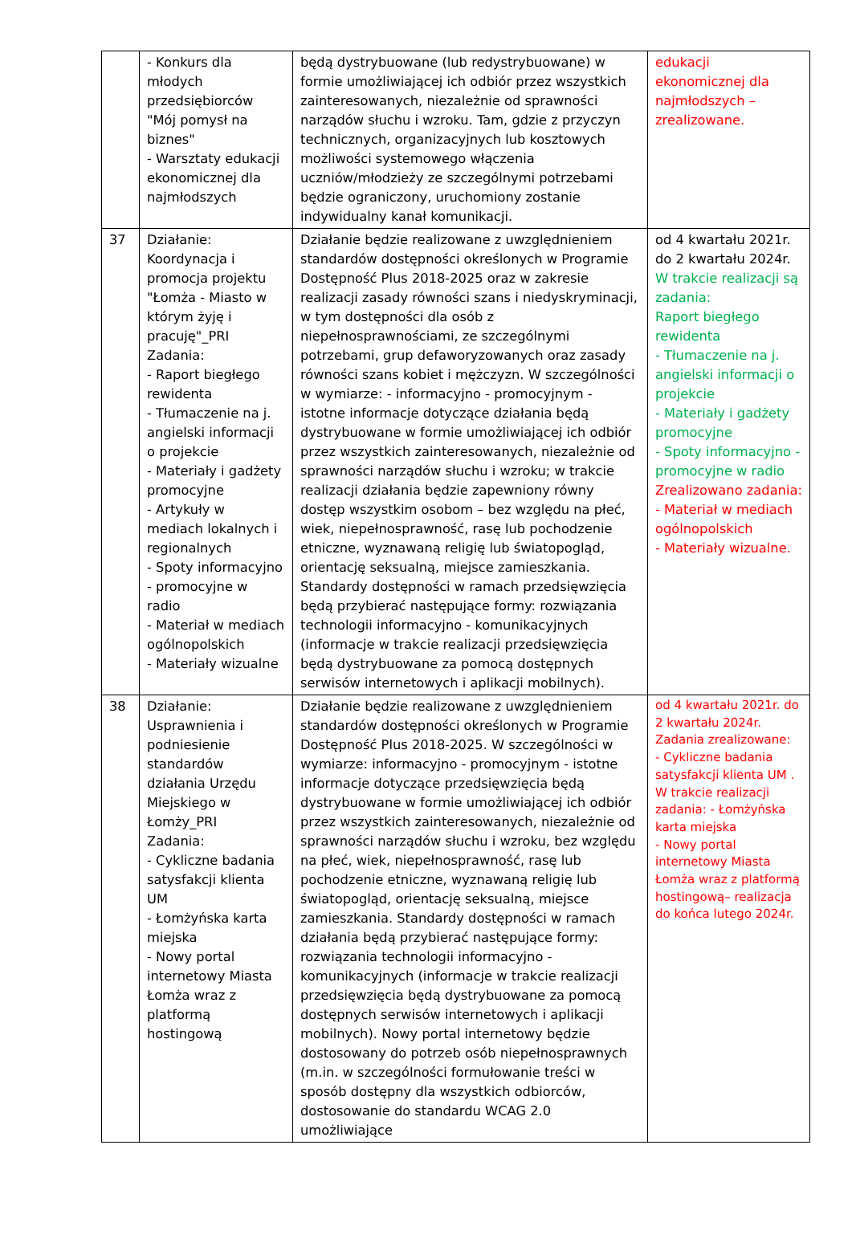| | - Konkurs dla młodych przedsiębiorców "Mój pomysł na biznes" - Warsztaty edukacji ekonomicznej dla najmłodszych | będą dystrybuowane (lub redystrybuowane) w formie umożliwiającej ich odbiór przez wszystkich zainteresowanych, niezależnie od sprawności narządów słuchu i wzroku. Tam, gdzie z przyczyn technicznych, organizacyjnych lub kosztowych możliwości systemowego włączenia uczniów/młodzieży ze szczególnymi potrzebami będzie ograniczony, uruchomiony zostanie indywidualny kanał komunikacji. | edukacji ekonomicznej dla najmłodszych – zrealizowane. |
| 37 | Działanie: Koordynacja i promocja projektu "Łomża - Miasto w którym żyję i pracuję"_PRI Zadania: - Raport biegłego rewidenta - Tłumaczenie na j. angielski informacji o projekcie - Materiały i gadżety promocyjne - Artykuły w mediach lokalnych i regionalnych - Spoty informacyjno - promocyjne w radio - Materiał w mediach ogólnopolskich - Materiały wizualne | Działanie będzie realizowane z uwzględnieniem standardów dostępności określonych w Programie Dostępność Plus 2018-2025 oraz w zakresie realizacji zasady równości szans i niedyskryminacji, w tym dostępności dla osób z niepełnosprawnościami, ze szczególnymi potrzebami, grup defaworyzowanych oraz zasady równości szans kobiet i mężczyzn. W szczególności w wymiarze: - informacyjno - promocyjnym - istotne informacje dotyczące działania będą dystrybuowane w formie umożliwiającej ich odbiór przez wszystkich zainteresowanych, niezależnie od sprawności narządów słuchu i wzroku; w trakcie realizacji działania będzie zapewniony równy dostęp wszystkim osobom – bez względu na płeć, wiek, niepełnosprawność, rasę lub pochodzenie etniczne, wyznawaną religię lub światopogląd, orientację seksualną, miejsce zamieszkania. Standardy dostępności w ramach przedsięwzięcia będą przybierać następujące formy: rozwiązania technologii informacyjno - komunikacyjnych (informacje w trakcie realizacji przedsięwzięcia będą dystrybuowane za pomocą dostępnych serwisów internetowych i aplikacji mobilnych). | od 4 kwartału 2021r. do 2 kwartału 2024r. W trakcie realizacji są zadania: Raport biegłego rewidenta - Tłumaczenie na j. angielski informacji o projekcie - Materiały i gadżety promocyjne - Spoty informacyjno - promocyjne w radio Zrealizowano zadania: - Materiał w mediach ogólnopolskich - Materiały wizualne. |
| 38 | Działanie: Usprawnienia i podniesienie standardów działania Urzędu Miejskiego w Łomży_PRI Zadania: - Cykliczne badania satysfakcji klienta UM - Łomżyńska karta miejska - Nowy portal internetowy Miasta Łomża wraz z platformą hostingową | Działanie będzie realizowane z uwzględnieniem standardów dostępności określonych w Programie Dostępność Plus 2018-2025. W szczególności w wymiarze: informacyjno - promocyjnym - istotne informacje dotyczące przedsięwzięcia będą dystrybuowane w formie umożliwiającej ich odbiór przez wszystkich zainteresowanych, niezależnie od sprawności narządów słuchu i wzroku, bez względu na płeć, wiek, niepełnosprawność, rasę lub pochodzenie etniczne, wyznawaną religię lub światopogląd, orientację seksualną, miejsce zamieszkania. Standardy dostępności w ramach działania będą przybierać następujące formy: rozwiązania technologii informacyjno - komunikacyjnych (informacje w trakcie realizacji przedsięwzięcia będą dystrybuowane za pomocą dostępnych serwisów internetowych i aplikacji mobilnych). Nowy portal internetowy będzie dostosowany do potrzeb osób niepełnosprawnych (m.in. w szczególności formułowanie treści w sposób dostępny dla wszystkich odbiorców, dostosowanie do standardu WCAG 2.0 umożliwiające | od 4 kwartału 2021r. do 2 kwartału 2024r. Zadania zrealizowane: - Cykliczne badania satysfakcji klienta UM . W trakcie realizacji zadania: - Łomżyńska karta miejska - Nowy portal internetowy Miasta Łomża wraz z platformą hostingową– realizacja do końca lutego 2024r. |